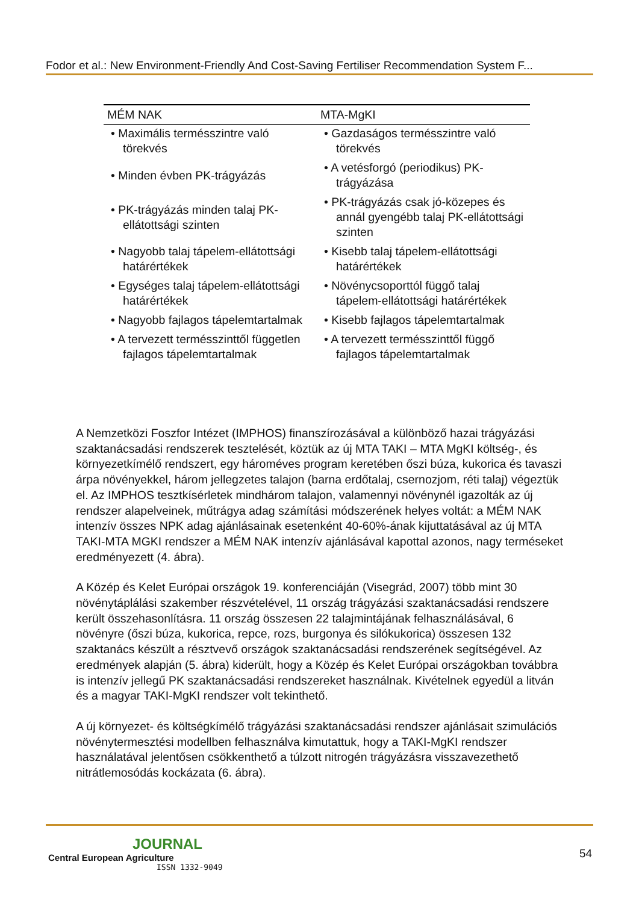Fodor et al.: New Environment-Friendly And Cost-Saving Fertiliser Recommendation System F...
| MÉM NAK | MTA-MgKI |
| --- | --- |
| • Maximális termésszintre való törekvés | • Gazdaságos termésszintre való törekvés |
| • Minden évben PK-trágyázás | • A vetésforgó (periodikus) PK-trágyázása |
| • PK-trágyázás minden talaj PK-ellátottsági szinten | • PK-trágyázás csak jó-közepes és annál gyengébb talaj PK-ellátottsági szinten |
| • Nagyobb talaj tápelem-ellátottsági határértékek | • Kisebb talaj tápelem-ellátottsági határértékek |
| • Egységes talaj tápelem-ellátottsági határértékek | • Növénycsoporttól függő talaj tápelem-ellátottsági határértékek |
| • Nagyobb fajlagos tápelemtartalmak | • Kisebb fajlagos tápelemtartalmak |
| • A tervezett termésszinttől független fajlagos tápelemtartalmak | • A tervezett termésszinttől függő fajlagos tápelemtartalmak |
A Nemzetközi Foszfor Intézet (IMPHOS) finanszírozásával a különböző hazai trágyázási szaktanácsadási rendszerek tesztelését, köztük az új MTA TAKI – MTA MgKI költség-, és környezetkímélő rendszert, egy hároméves program keretében őszi búza, kukorica és tavaszi árpa növényekkel, három jellegzetes talajon (barna erdőtalaj, csernozjom, réti talaj) végeztük el. Az IMPHOS tesztkísérletek mindhárom talajon, valamennyi növénynél igazolták az új rendszer alapelveinek, műtrágya adag számítási módszerének helyes voltát: a MÉM NAK intenzív összes NPK adag ajánlásainak esetenként 40-60%-ának kijuttatásával az új MTA TAKI-MTA MGKI rendszer a MÉM NAK intenzív ajánlásával kapottal azonos, nagy terméseket eredményezett (4. ábra).
A Közép és Kelet Európai országok 19. konferenciáján (Visegrád, 2007) több mint 30 növénytáplálási szakember részvételével, 11 ország trágyázási szaktanácsadási rendszere került összehasonlításra. 11 ország összesen 22 talajmintájának felhasználásával, 6 növényre (őszi búza, kukorica, repce, rozs, burgonya és silókukorica) összesen 132 szaktanács készült a résztvevő országok szaktanácsadási rendszerének segítségével. Az eredmények alapján (5. ábra) kiderült, hogy a Közép és Kelet Európai országokban továbbra is intenzív jellegű PK szaktanácsadási rendszereket használnak. Kivételnek egyedül a litván és a magyar TAKI-MgKI rendszer volt tekinthető.
A új környezet- és költségkímélő trágyázási szaktanácsadási rendszer ajánlásait szimulációs növénytermesztési modellben felhasználva kimutattuk, hogy a TAKI-MgKI rendszer használatával jelentősen csökkenthető a túlzott nitrogén trágyázásra visszavezethető nitrátlemosódás kockázata (6. ábra).
JOURNAL
Central European Agriculture
ISSN 1332-9049
54